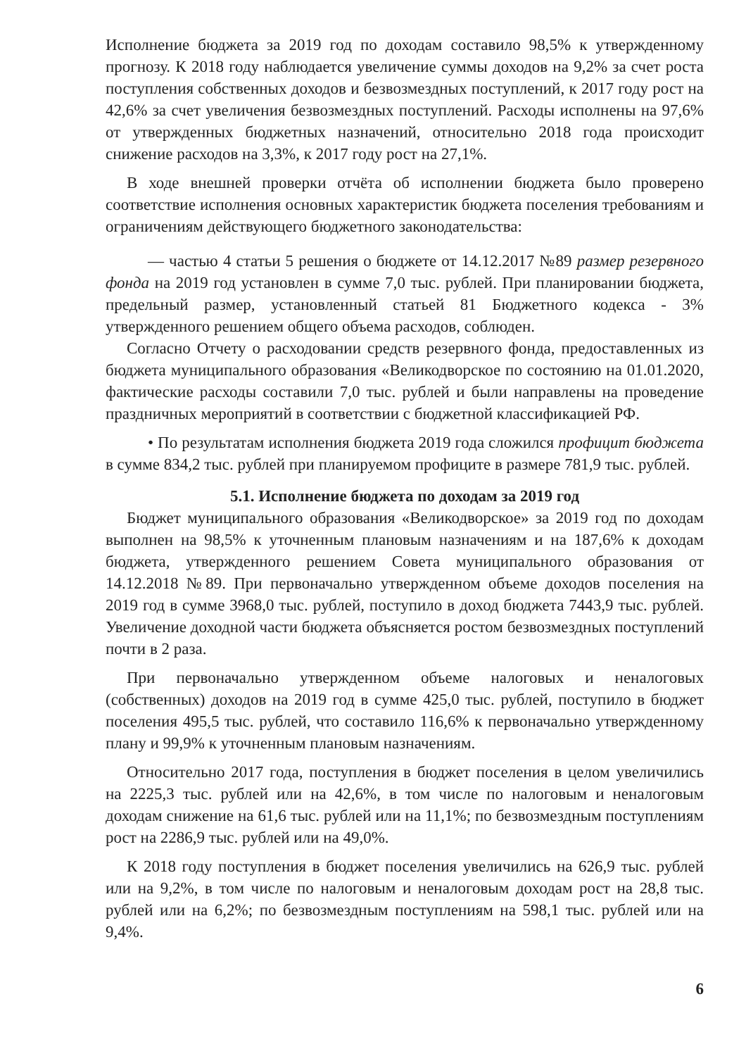Исполнение бюджета за 2019 год по доходам составило 98,5% к утвержденному прогнозу. К 2018 году наблюдается увеличение суммы доходов на 9,2% за счет роста поступления собственных доходов и безвозмездных поступлений, к 2017 году рост на 42,6% за счет увеличения безвозмездных поступлений. Расходы исполнены на 97,6% от утвержденных бюджетных назначений, относительно 2018 года происходит снижение расходов на 3,3%, к 2017 году рост на 27,1%.
В ходе внешней проверки отчёта об исполнении бюджета было проверено соответствие исполнения основных характеристик бюджета поселения требованиям и ограничениям действующего бюджетного законодательства:
— частью 4 статьи 5 решения о бюджете от 14.12.2017 №89 размер резервного фонда на 2019 год установлен в сумме 7,0 тыс. рублей. При планировании бюджета, предельный размер, установленный статьей 81 Бюджетного кодекса - 3% утвержденного решением общего объема расходов, соблюден.
Согласно Отчету о расходовании средств резервного фонда, предоставленных из бюджета муниципального образования «Великодворское по состоянию на 01.01.2020, фактические расходы составили 7,0 тыс. рублей и были направлены на проведение праздничных мероприятий в соответствии с бюджетной классификацией РФ.
• По результатам исполнения бюджета 2019 года сложился профицит бюджета в сумме 834,2 тыс. рублей при планируемом профиците в размере 781,9 тыс. рублей.
5.1. Исполнение бюджета по доходам за 2019 год
Бюджет муниципального образования «Великодворское» за 2019 год по доходам выполнен на 98,5% к уточненным плановым назначениям и на 187,6% к доходам бюджета, утвержденного решением Совета муниципального образования от 14.12.2018 №89. При первоначально утвержденном объеме доходов поселения на 2019 год в сумме 3968,0 тыс. рублей, поступило в доход бюджета 7443,9 тыс. рублей. Увеличение доходной части бюджета объясняется ростом безвозмездных поступлений почти в 2 раза.
При первоначально утвержденном объеме налоговых и неналоговых (собственных) доходов на 2019 год в сумме 425,0 тыс. рублей, поступило в бюджет поселения 495,5 тыс. рублей, что составило 116,6% к первоначально утвержденному плану и 99,9% к уточненным плановым назначениям.
Относительно 2017 года, поступления в бюджет поселения в целом увеличились на 2225,3 тыс. рублей или на 42,6%, в том числе по налоговым и неналоговым доходам снижение на 61,6 тыс. рублей или на 11,1%; по безвозмездным поступлениям рост на 2286,9 тыс. рублей или на 49,0%.
К 2018 году поступления в бюджет поселения увеличились на 626,9 тыс. рублей или на 9,2%, в том числе по налоговым и неналоговым доходам рост на 28,8 тыс. рублей или на 6,2%; по безвозмездным поступлениям на 598,1 тыс. рублей или на 9,4%.
6